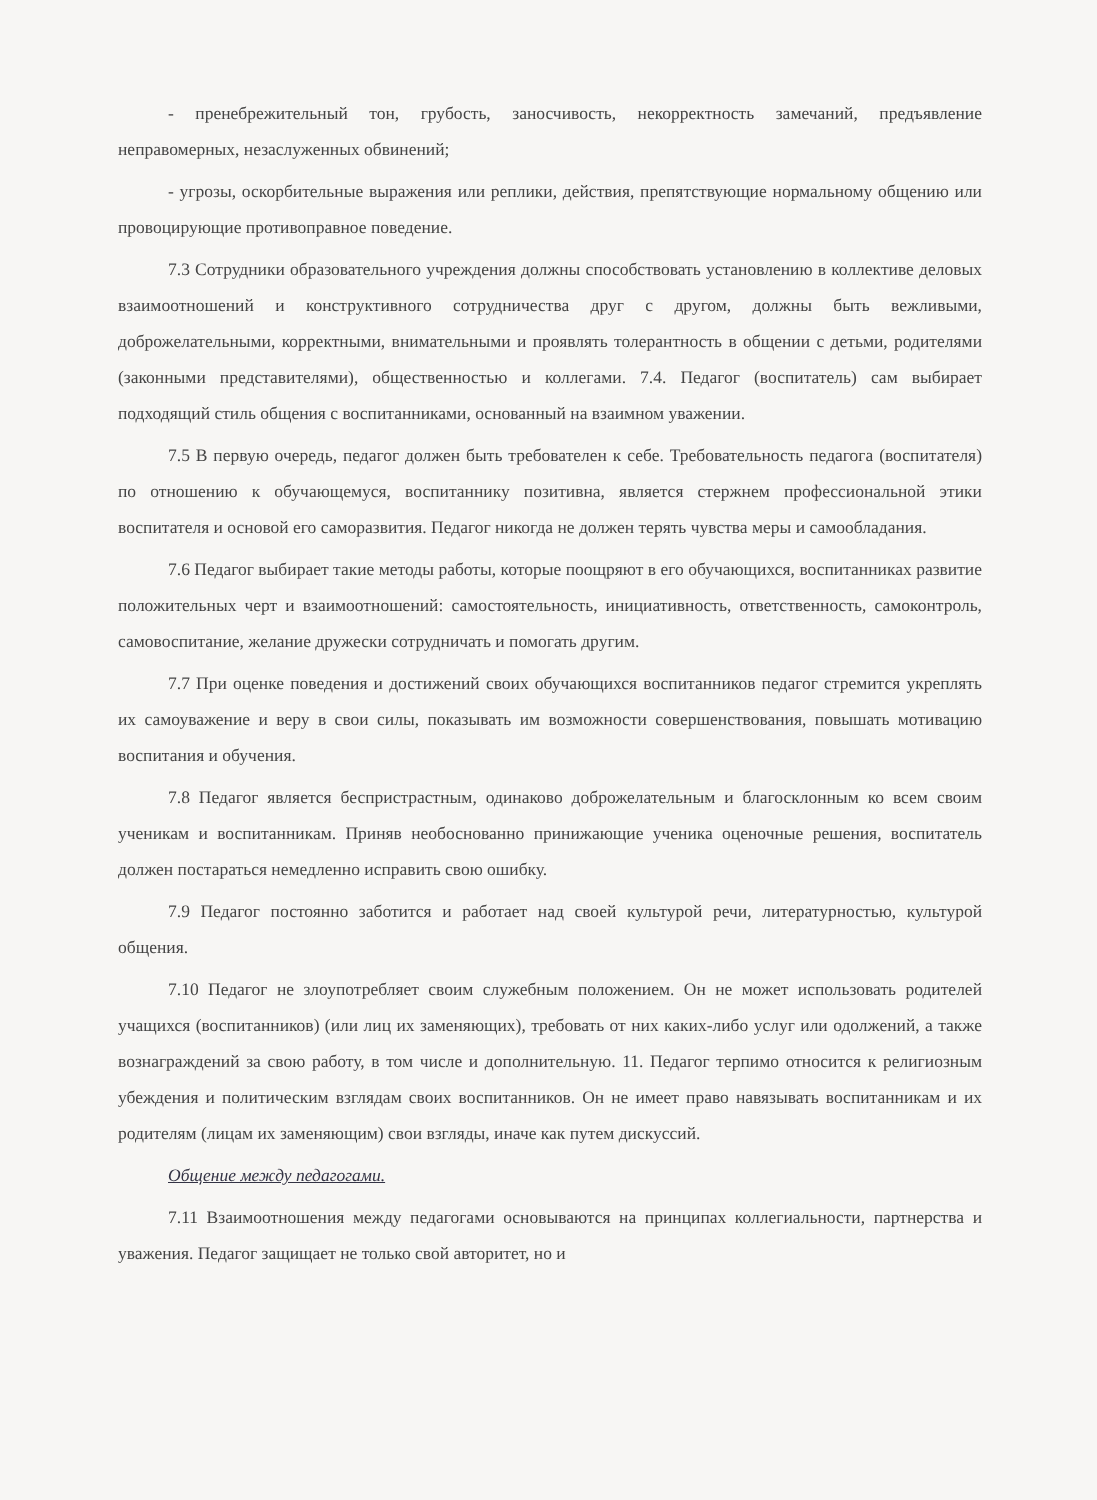- пренебрежительный тон, грубость, заносчивость, некорректность замечаний, предъявление неправомерных, незаслуженных обвинений;
- угрозы, оскорбительные выражения или реплики, действия, препятствующие нормальному общению или провоцирующие противоправное поведение.
7.3 Сотрудники образовательного учреждения должны способствовать установлению в коллективе деловых взаимоотношений и конструктивного сотрудничества друг с другом, должны быть вежливыми, доброжелательными, корректными, внимательными и проявлять толерантность в общении с детьми, родителями (законными представителями), общественностью и коллегами. 7.4. Педагог (воспитатель) сам выбирает подходящий стиль общения с воспитанниками, основанный на взаимном уважении.
7.5 В первую очередь, педагог должен быть требователен к себе. Требовательность педагога (воспитателя) по отношению к обучающемуся, воспитаннику позитивна, является стержнем профессиональной этики воспитателя и основой его саморазвития. Педагог никогда не должен терять чувства меры и самообладания.
7.6 Педагог выбирает такие методы работы, которые поощряют в его обучающихся, воспитанниках развитие положительных черт и взаимоотношений: самостоятельность, инициативность, ответственность, самоконтроль, самовоспитание, желание дружески сотрудничать и помогать другим.
7.7 При оценке поведения и достижений своих обучающихся воспитанников педагог стремится укреплять их самоуважение и веру в свои силы, показывать им возможности совершенствования, повышать мотивацию воспитания и обучения.
7.8 Педагог является беспристрастным, одинаково доброжелательным и благосклонным ко всем своим ученикам и воспитанникам. Приняв необоснованно принижающие ученика оценочные решения, воспитатель должен постараться немедленно исправить свою ошибку.
7.9 Педагог постоянно заботится и работает над своей культурой речи, литературностью, культурой общения.
7.10 Педагог не злоупотребляет своим служебным положением. Он не может использовать родителей учащихся (воспитанников) (или лиц их заменяющих), требовать от них каких-либо услуг или одолжений, а также вознаграждений за свою работу, в том числе и дополнительную. 11. Педагог терпимо относится к религиозным убеждения и политическим взглядам своих воспитанников. Он не имеет право навязывать воспитанникам и их родителям (лицам их заменяющим) свои взгляды, иначе как путем дискуссий.
Общение между педагогами.
7.11 Взаимоотношения между педагогами основываются на принципах коллегиальности, партнерства и уважения. Педагог защищает не только свой авторитет, но и